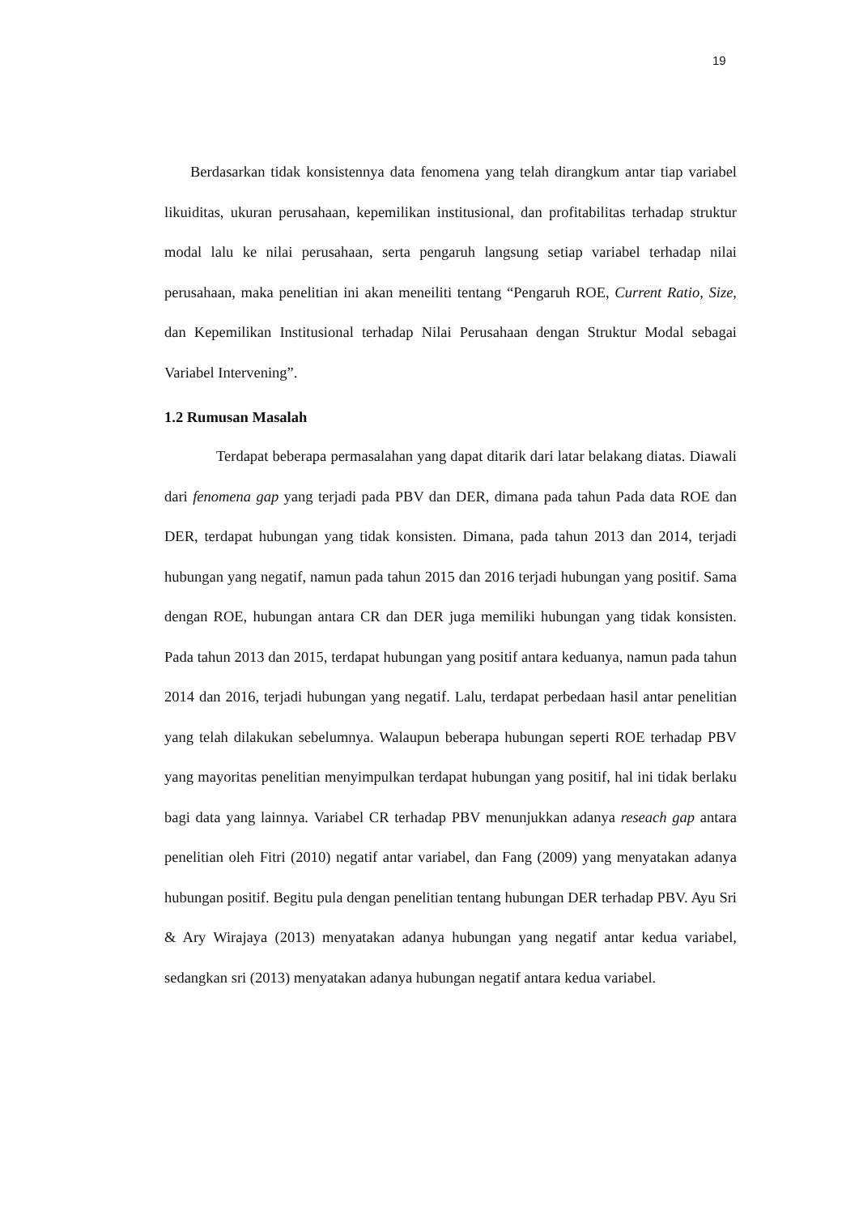19
Berdasarkan tidak konsistennya data fenomena yang telah dirangkum antar tiap variabel likuiditas, ukuran perusahaan, kepemilikan institusional, dan profitabilitas terhadap struktur modal lalu ke nilai perusahaan, serta pengaruh langsung setiap variabel terhadap nilai perusahaan, maka penelitian ini akan meneiliti tentang “Pengaruh ROE, Current Ratio, Size, dan Kepemilikan Institusional terhadap Nilai Perusahaan dengan Struktur Modal sebagai Variabel Intervening”.
1.2 Rumusan Masalah
Terdapat beberapa permasalahan yang dapat ditarik dari latar belakang diatas. Diawali dari fenomena gap yang terjadi pada PBV dan DER, dimana pada tahun Pada data ROE dan DER, terdapat hubungan yang tidak konsisten. Dimana, pada tahun 2013 dan 2014, terjadi hubungan yang negatif, namun pada tahun 2015 dan 2016 terjadi hubungan yang positif. Sama dengan ROE, hubungan antara CR dan DER juga memiliki hubungan yang tidak konsisten. Pada tahun 2013 dan 2015, terdapat hubungan yang positif antara keduanya, namun pada tahun 2014 dan 2016, terjadi hubungan yang negatif. Lalu, terdapat perbedaan hasil antar penelitian yang telah dilakukan sebelumnya. Walaupun beberapa hubungan seperti ROE terhadap PBV yang mayoritas penelitian menyimpulkan terdapat hubungan yang positif, hal ini tidak berlaku bagi data yang lainnya. Variabel CR terhadap PBV menunjukkan adanya reseach gap antara penelitian oleh Fitri (2010) negatif antar variabel, dan Fang (2009) yang menyatakan adanya hubungan positif. Begitu pula dengan penelitian tentang hubungan DER terhadap PBV. Ayu Sri & Ary Wirajaya (2013) menyatakan adanya hubungan yang negatif antar kedua variabel, sedangkan sri (2013) menyatakan adanya hubungan negatif antara kedua variabel.